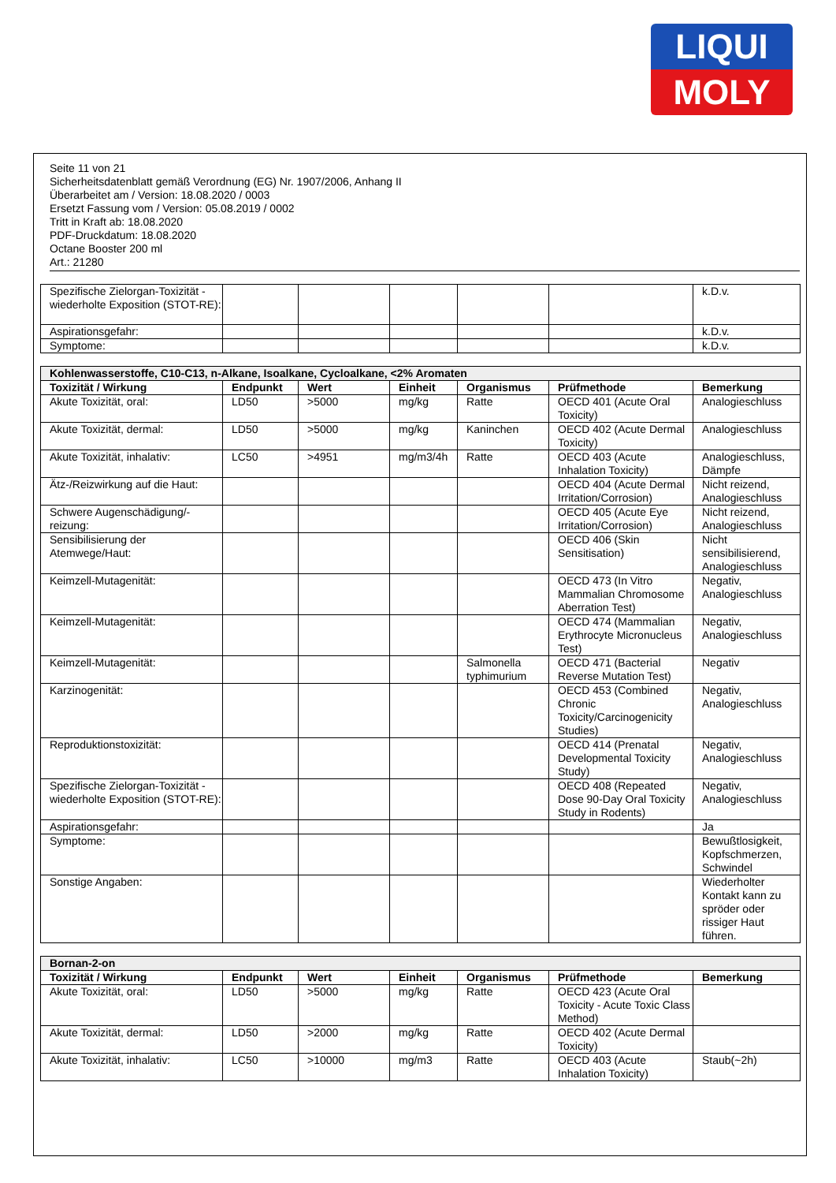LIQUI
MOLY
Seite 11 von 21
Sicherheitsdatenblatt gemäß Verordnung (EG) Nr. 1907/2006, Anhang II
Überarbeitet am / Version: 18.08.2020 / 0003
Ersetzt Fassung vom / Version: 05.08.2019 / 0002
Tritt in Kraft ab: 18.08.2020
PDF-Druckdatum: 18.08.2020
Octane Booster 200 ml
Art.: 21280
| Spezifische Zielorgan-Toxizität - wiederholte Exposition (STOT-RE): | | | | | | k.D.v. |
| Aspirationsgefahr: | | | | | | k.D.v. |
| Symptome: | | | | | | k.D.v. |
| Kohlenwasserstoffe, C10-C13, n-Alkane, Isoalkane, Cycloalkane, <2% Aromaten | | | | | | |
| --- | --- | --- | --- | --- | --- | --- |
| Toxizität / Wirkung | Endpunkt | Wert | Einheit | Organismus | Prüfmethode | Bemerkung |
| Akute Toxizität, oral: | LD50 | >5000 | mg/kg | Ratte | OECD 401 (Acute Oral Toxicity) | Analogieschluss |
| Akute Toxizität, dermal: | LD50 | >5000 | mg/kg | Kaninchen | OECD 402 (Acute Dermal Toxicity) | Analogieschluss |
| Akute Toxizität, inhalativ: | LC50 | >4951 | mg/m3/4h | Ratte | OECD 403 (Acute Inhalation Toxicity) | Analogieschluss, Dämpfe |
| Ätz-/Reizwirkung auf die Haut: | | | | | OECD 404 (Acute Dermal Irritation/Corrosion) | Nicht reizend, Analogieschluss |
| Schwere Augenschädigung/-reizung: | | | | | OECD 405 (Acute Eye Irritation/Corrosion) | Nicht reizend, Analogieschluss |
| Sensibilisierung der Atemwege/Haut: | | | | | OECD 406 (Skin Sensitisation) | Nicht sensibilisierend, Analogieschluss |
| Keimzell-Mutagenität: | | | | | OECD 473 (In Vitro Mammalian Chromosome Aberration Test) | Negativ, Analogieschluss |
| Keimzell-Mutagenität: | | | | | OECD 474 (Mammalian Erythrocyte Micronucleus Test) | Negativ, Analogieschluss |
| Keimzell-Mutagenität: | | | | Salmonella typhimurium | OECD 471 (Bacterial Reverse Mutation Test) | Negativ |
| Karzinogenität: | | | | | OECD 453 (Combined Chronic Toxicity/Carcinogenicity Studies) | Negativ, Analogieschluss |
| Reproduktionstoxizität: | | | | | OECD 414 (Prenatal Developmental Toxicity Study) | Negativ, Analogieschluss |
| Spezifische Zielorgan-Toxizität - wiederholte Exposition (STOT-RE): | | | | | OECD 408 (Repeated Dose 90-Day Oral Toxicity Study in Rodents) | Negativ, Analogieschluss |
| Aspirationsgefahr: | | | | | | Ja |
| Symptome: | | | | | | Bewußtlosigkeit, Kopfschmerzen, Schwindel |
| Sonstige Angaben: | | | | | | Wiederholter Kontakt kann zu spröder oder rissiger Haut führen. |
| Bornan-2-on | | | | | | |
| --- | --- | --- | --- | --- | --- | --- |
| Toxizität / Wirkung | Endpunkt | Wert | Einheit | Organismus | Prüfmethode | Bemerkung |
| Akute Toxizität, oral: | LD50 | >5000 | mg/kg | Ratte | OECD 423 (Acute Oral Toxicity - Acute Toxic Class Method) | |
| Akute Toxizität, dermal: | LD50 | >2000 | mg/kg | Ratte | OECD 402 (Acute Dermal Toxicity) | |
| Akute Toxizität, inhalativ: | LC50 | >10000 | mg/m3 | Ratte | OECD 403 (Acute Inhalation Toxicity) | Staub(~2h) |